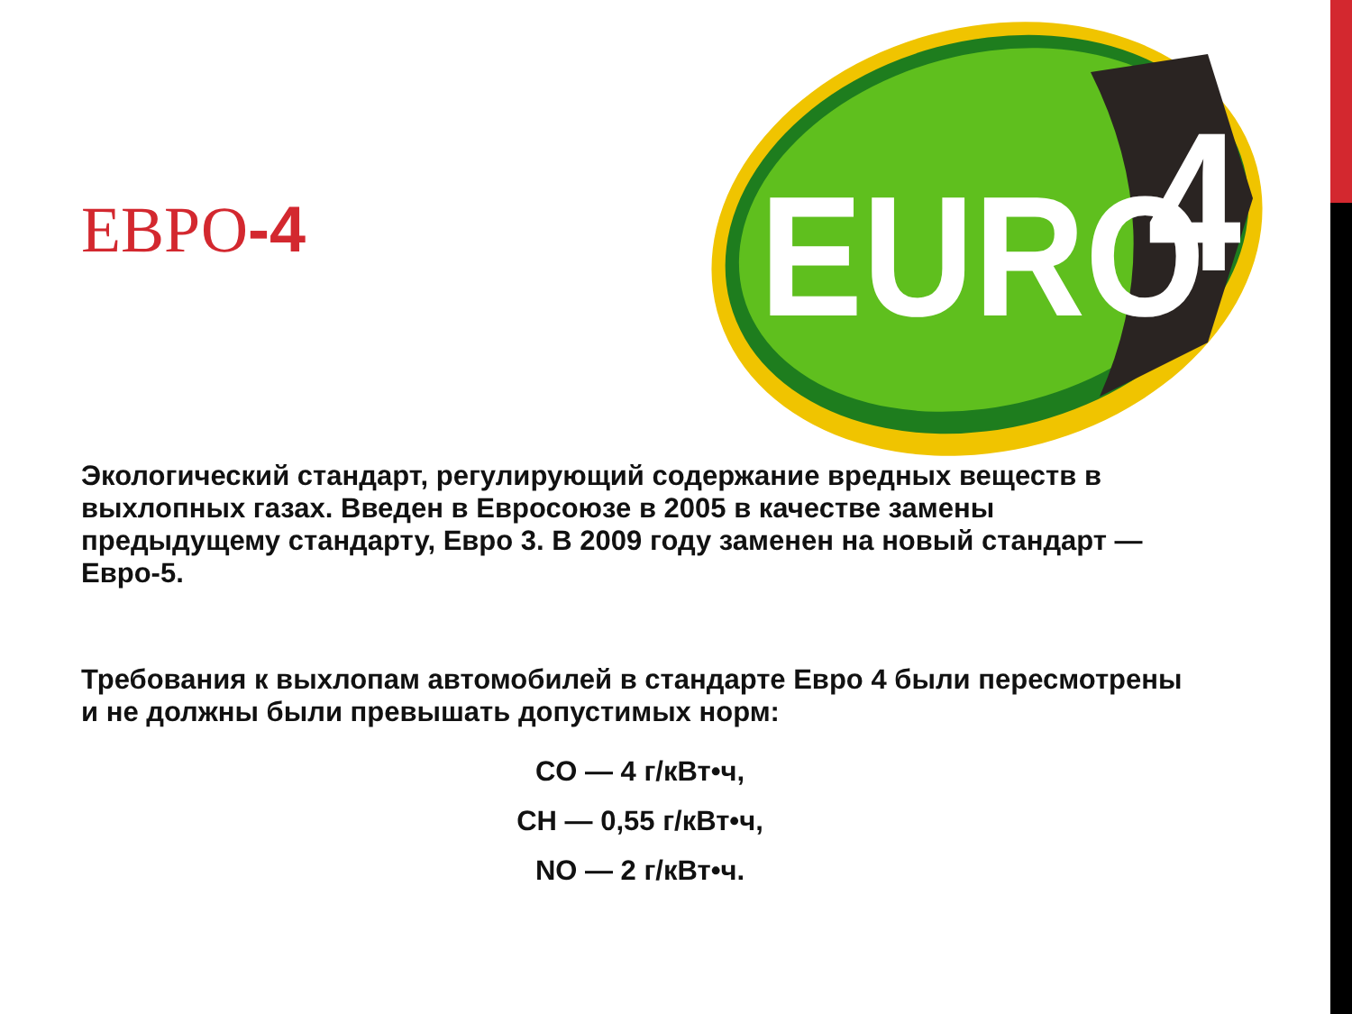ЕВРО-4
EURO
4
Экологический стандарт, регулирующий содержание вредных веществ в выхлопных газах. Введен в Евросоюзе в 2005 в качестве замены предыдущему стандарту, Евро 3. В 2009 году заменен на новый стандарт — Евро-5.
Требования к выхлопам автомобилей в стандарте Евро 4 были пересмотрены и не должны были превышать допустимых норм:
CO — 4 г/кВт•ч,
CH — 0,55 г/кВт•ч,
NO — 2 г/кВт•ч.